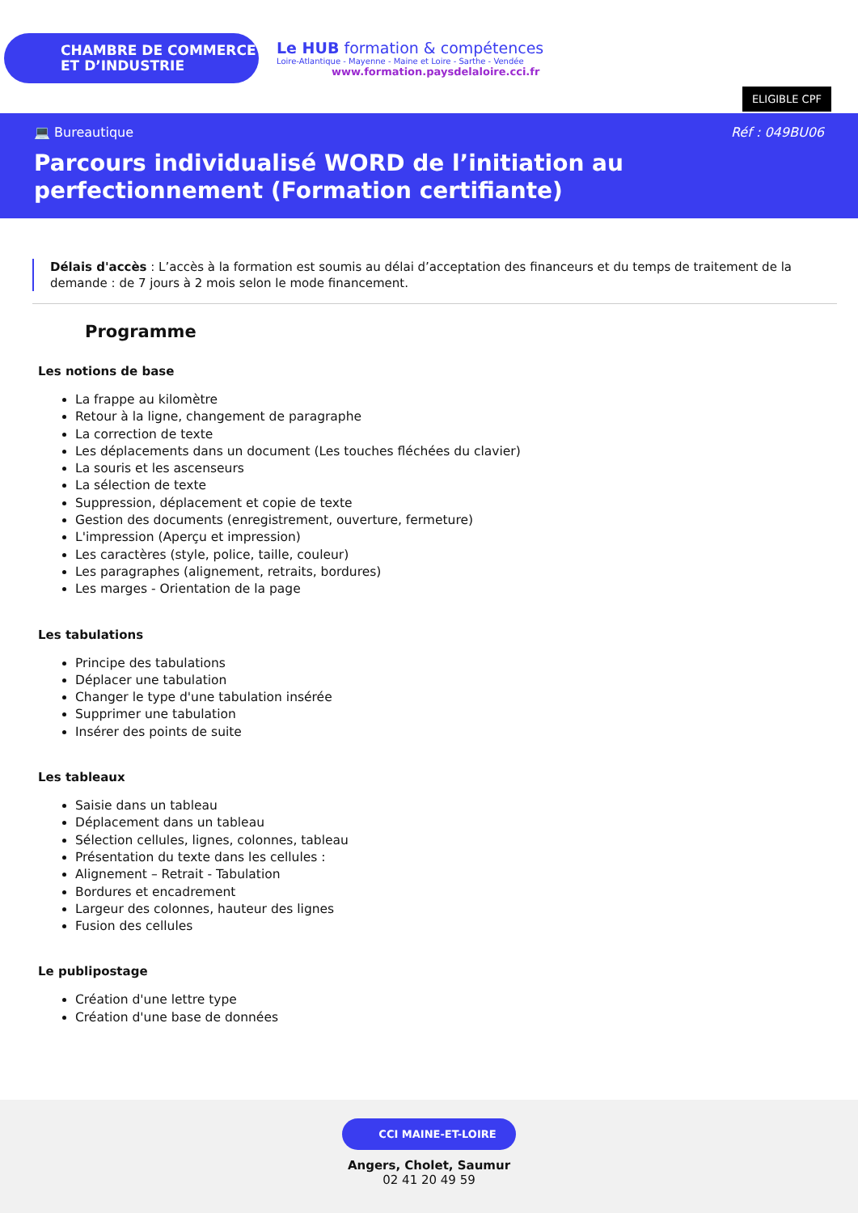CHAMBRE DE COMMERCE
ET D’INDUSTRIE
Le HUB formation & compétences
Loire-Atlantique - Mayenne - Maine et Loire - Sarthe - Vendée
www.formation.paysdelaloire.cci.fr
ELIGIBLE CPF
💻 Bureautique Réf : 049BU06
Parcours individualisé WORD de l’initiation au perfectionnement (Formation certifiante)
Délais d'accès : L’accès à la formation est soumis au délai d’acceptation des financeurs et du temps de traitement de la demande : de 7 jours à 2 mois selon le mode financement.
Programme
Les notions de base
La frappe au kilomètre
Retour à la ligne, changement de paragraphe
La correction de texte
Les déplacements dans un document (Les touches fléchées du clavier)
La souris et les ascenseurs
La sélection de texte
Suppression, déplacement et copie de texte
Gestion des documents (enregistrement, ouverture, fermeture)
L'impression (Aperçu et impression)
Les caractères (style, police, taille, couleur)
Les paragraphes (alignement, retraits, bordures)
Les marges - Orientation de la page
Les tabulations
Principe des tabulations
Déplacer une tabulation
Changer le type d'une tabulation insérée
Supprimer une tabulation
Insérer des points de suite
Les tableaux
Saisie dans un tableau
Déplacement dans un tableau
Sélection cellules, lignes, colonnes, tableau
Présentation du texte dans les cellules :
Alignement – Retrait - Tabulation
Bordures et encadrement
Largeur des colonnes, hauteur des lignes
Fusion des cellules
Le publipostage
Création d'une lettre type
Création d'une base de données
CCI MAINE-ET-LOIRE
Angers, Cholet, Saumur
02 41 20 49 59